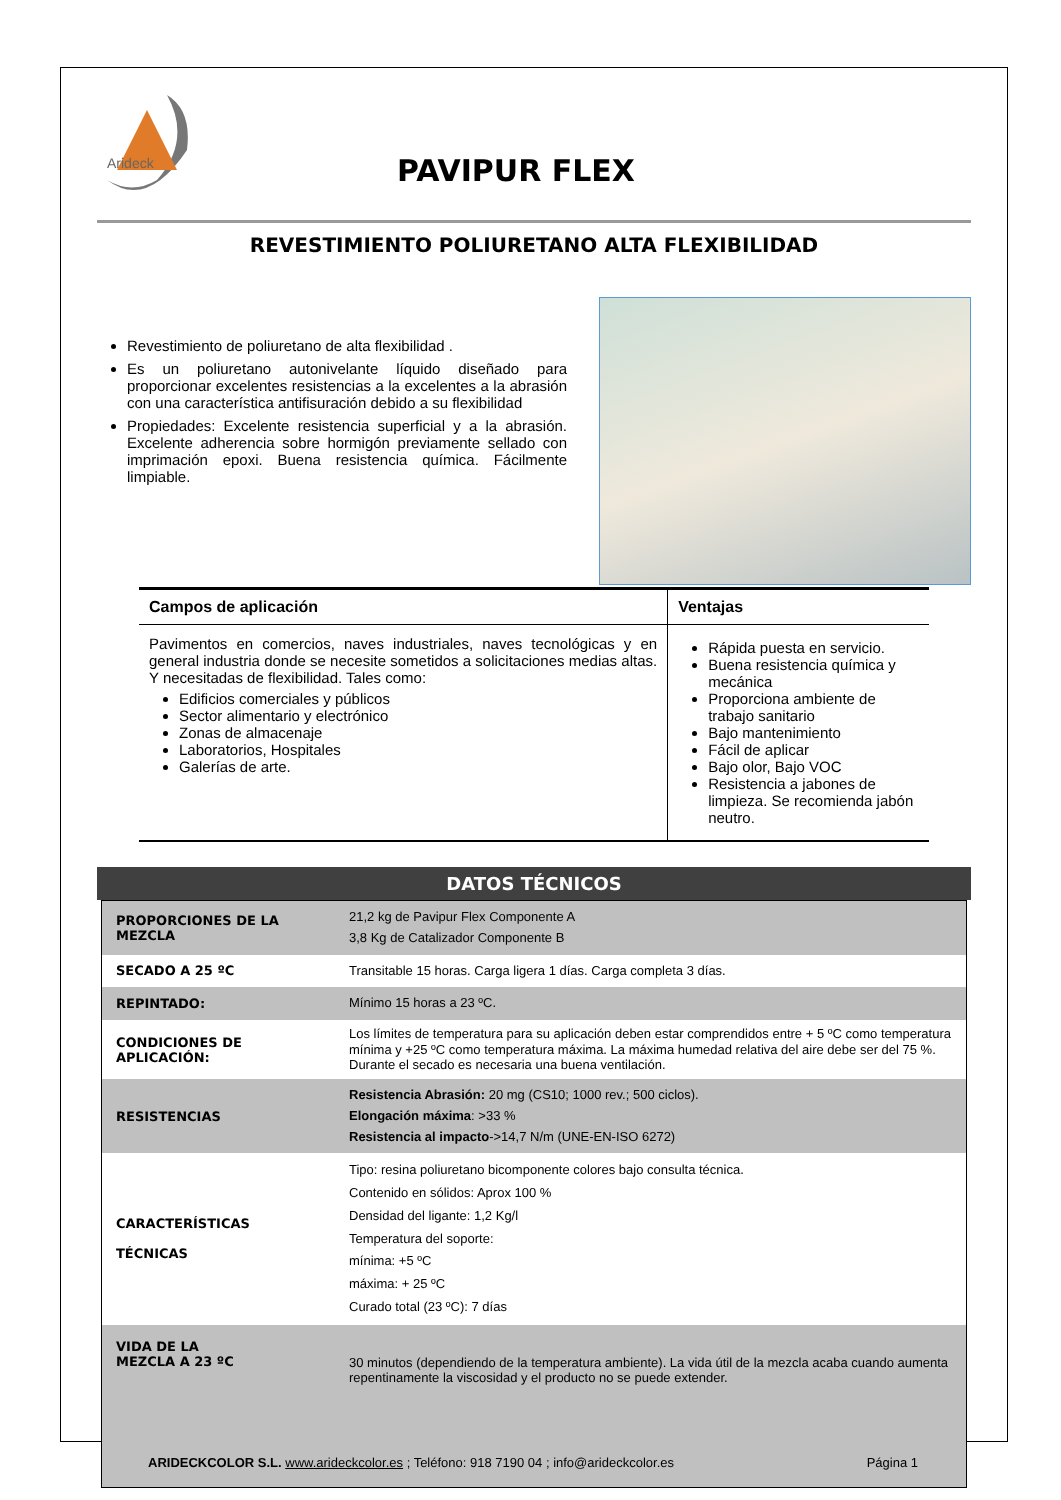Arideck
PAVIPUR FLEX
REVESTIMIENTO POLIURETANO ALTA FLEXIBILIDAD
Revestimiento de poliuretano de alta flexibilidad .
Es un poliuretano autonivelante líquido diseñado para proporcionar excelentes resistencias a la excelentes a la abrasión con una característica antifisuración debido a su flexibilidad
Propiedades: Excelente resistencia superficial y a la abrasión. Excelente adherencia sobre hormigón previamente sellado con imprimación epoxi. Buena resistencia química. Fácilmente limpiable.
| Campos de aplicación | Ventajas |
| --- | --- |
| Pavimentos en comercios, naves industriales, naves tecnológicas y en general industria donde se necesite sometidos a solicitaciones medias altas. Y necesitadas de flexibilidad. Tales como: Edificios comerciales y públicos Sector alimentario y electrónico Zonas de almacenaje Laboratorios, Hospitales Galerías de arte. | Rápida puesta en servicio. Buena resistencia química y mecánica Proporciona ambiente de trabajo sanitario Bajo mantenimiento Fácil de aplicar Bajo olor, Bajo VOC Resistencia a jabones de limpieza. Se recomienda jabón neutro. |
DATOS TÉCNICOS
| PROPORCIONES DE LA MEZCLA | 21,2 kg de Pavipur Flex Componente A 3,8 Kg de Catalizador Componente B |
| SECADO A 25 ºC | Transitable 15 horas. Carga ligera 1 días. Carga completa 3 días. |
| REPINTADO: | Mínimo 15 horas a 23 ºC. |
| CONDICIONES DE APLICACIÓN: | Los límites de temperatura para su aplicación deben estar comprendidos entre + 5 ºC como temperatura mínima y +25 ºC como temperatura máxima. La máxima humedad relativa del aire debe ser del 75 %. Durante el secado es necesaria una buena ventilación. |
| RESISTENCIAS | Resistencia Abrasión: 20 mg (CS10; 1000 rev.; 500 ciclos). Elongación máxima : >33 % Resistencia al impacto ->14,7 N/m (UNE-EN-ISO 6272) |
| CARACTERÍSTICAS TÉCNICAS | Tipo: resina poliuretano bicomponente colores bajo consulta técnica. Contenido en sólidos: Aprox 100 % Densidad del ligante: 1,2 Kg/l Temperatura del soporte: mínima: +5 ºC máxima: + 25 ºC Curado total (23 ºC): 7 días |
| VIDA DE LA MEZCLA A 23 ºC | 30 minutos (dependiendo de la temperatura ambiente). La vida útil de la mezcla acaba cuando aumenta repentinamente la viscosidad y el producto no se puede extender. |
ARIDECKCOLOR S.L. www.arideckcolor.es ; Teléfono: 918 7190 04 ; info@arideckcolor.es Página 1